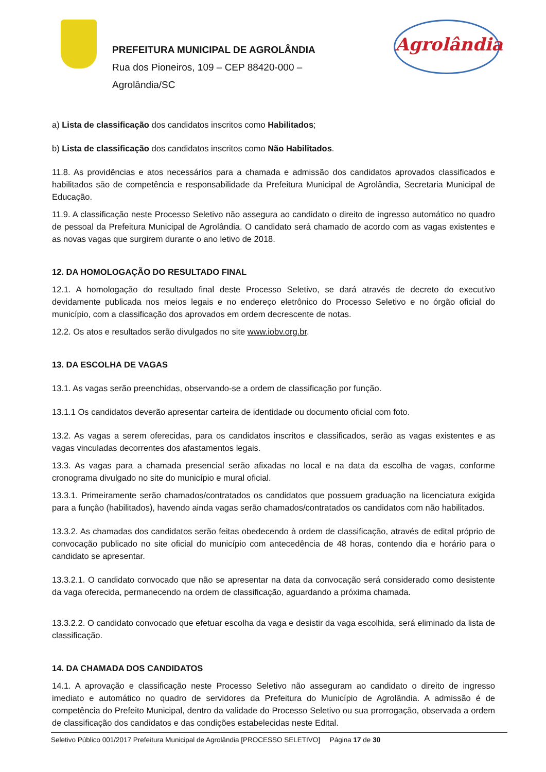PREFEITURA MUNICIPAL DE AGROLÂNDIA
Rua dos Pioneiros, 109 – CEP 88420-000 –
Agrolândia/SC
Agrolândia
a) Lista de classificação dos candidatos inscritos como Habilitados;
b) Lista de classificação dos candidatos inscritos como Não Habilitados.
11.8. As providências e atos necessários para a chamada e admissão dos candidatos aprovados classificados e habilitados são de competência e responsabilidade da Prefeitura Municipal de Agrolândia, Secretaria Municipal de Educação.
11.9. A classificação neste Processo Seletivo não assegura ao candidato o direito de ingresso automático no quadro de pessoal da Prefeitura Municipal de Agrolândia. O candidato será chamado de acordo com as vagas existentes e as novas vagas que surgirem durante o ano letivo de 2018.
12. DA HOMOLOGAÇÃO DO RESULTADO FINAL
12.1. A homologação do resultado final deste Processo Seletivo, se dará através de decreto do executivo devidamente publicada nos meios legais e no endereço eletrônico do Processo Seletivo e no órgão oficial do município, com a classificação dos aprovados em ordem decrescente de notas.
12.2. Os atos e resultados serão divulgados no site www.iobv.org.br.
13. DA ESCOLHA DE VAGAS
13.1. As vagas serão preenchidas, observando-se a ordem de classificação por função.
13.1.1 Os candidatos deverão apresentar carteira de identidade ou documento oficial com foto.
13.2. As vagas a serem oferecidas, para os candidatos inscritos e classificados, serão as vagas existentes e as vagas vinculadas decorrentes dos afastamentos legais.
13.3. As vagas para a chamada presencial serão afixadas no local e na data da escolha de vagas, conforme cronograma divulgado no site do município e mural oficial.
13.3.1. Primeiramente serão chamados/contratados os candidatos que possuem graduação na licenciatura exigida para a função (habilitados), havendo ainda vagas serão chamados/contratados os candidatos com não habilitados.
13.3.2. As chamadas dos candidatos serão feitas obedecendo à ordem de classificação, através de edital próprio de convocação publicado no site oficial do município com antecedência de 48 horas, contendo dia e horário para o candidato se apresentar.
13.3.2.1. O candidato convocado que não se apresentar na data da convocação será considerado como desistente da vaga oferecida, permanecendo na ordem de classificação, aguardando a próxima chamada.
13.3.2.2. O candidato convocado que efetuar escolha da vaga e desistir da vaga escolhida, será eliminado da lista de classificação.
14. DA CHAMADA DOS CANDIDATOS
14.1. A aprovação e classificação neste Processo Seletivo não asseguram ao candidato o direito de ingresso imediato e automático no quadro de servidores da Prefeitura do Município de Agrolândia. A admissão é de competência do Prefeito Municipal, dentro da validade do Processo Seletivo ou sua prorrogação, observada a ordem de classificação dos candidatos e das condições estabelecidas neste Edital.
Seletivo Público 001/2017 Prefeitura Municipal de Agrolândia [PROCESSO SELETIVO] Página 17 de 30